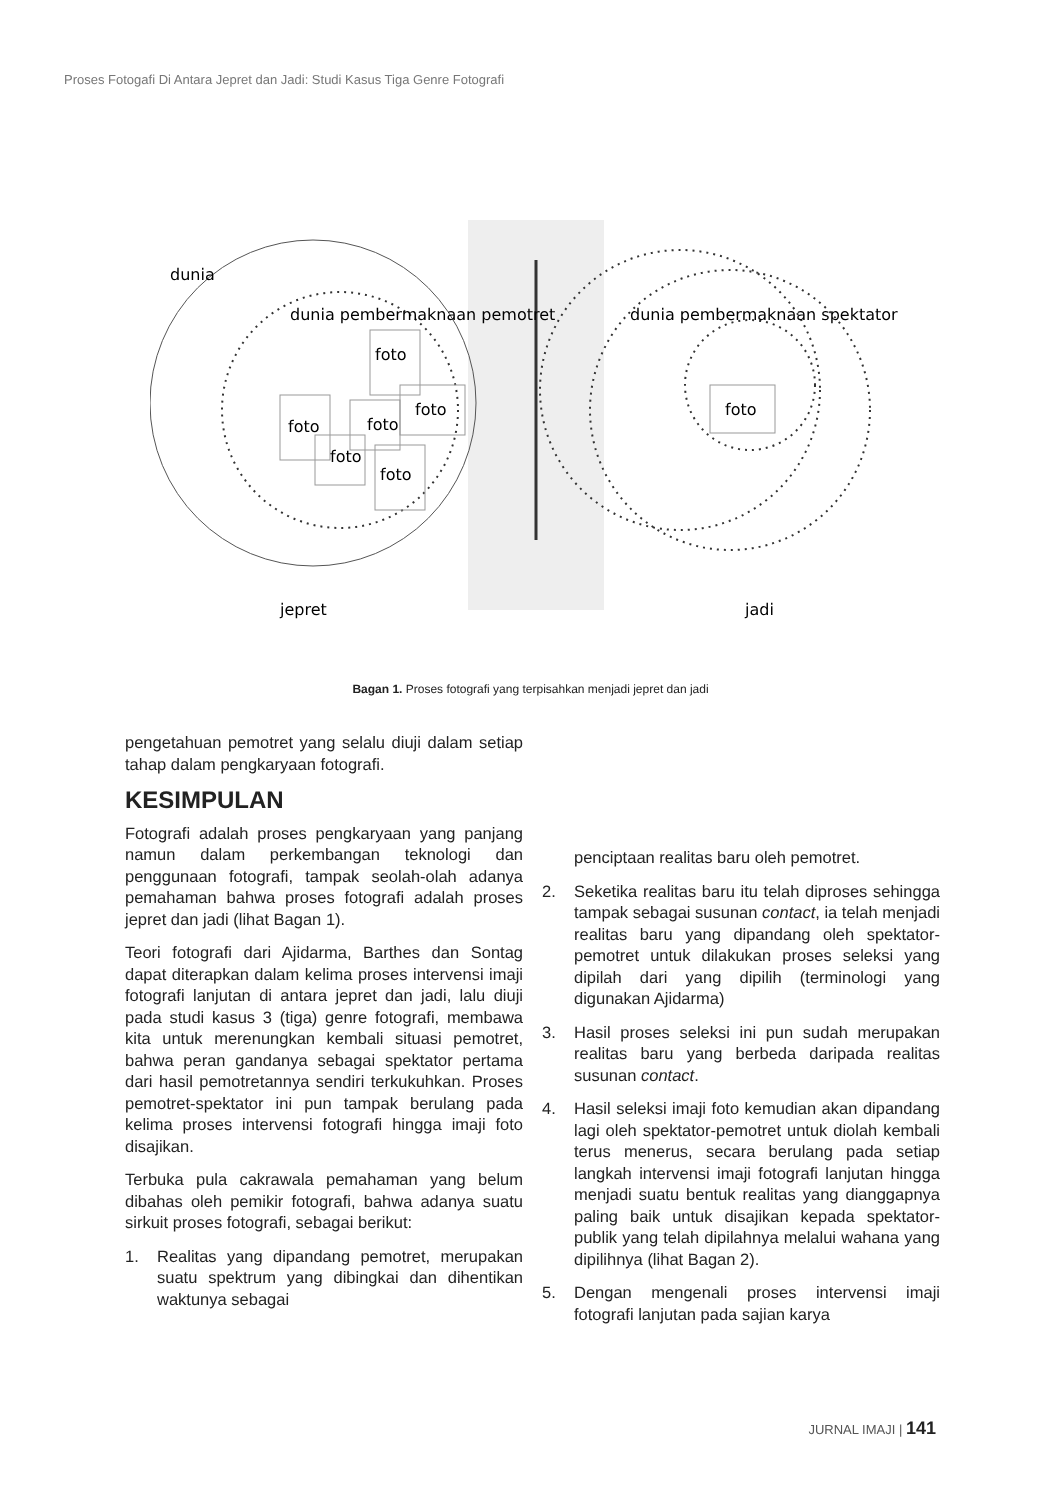Proses Fotogafi Di Antara Jepret dan Jadi: Studi Kasus Tiga Genre Fotografi
foto
foto
foto
foto
foto
foto
foto
dunia
dunia pembermaknaan pemotret
dunia pembermaknaan spektator
jepret
jadi
Bagan 1. Proses fotografi yang terpisahkan menjadi jepret dan jadi
pengetahuan pemotret yang selalu diuji dalam setiap tahap dalam pengkaryaan fotografi.
KESIMPULAN
Fotografi adalah proses pengkaryaan yang panjang namun dalam perkembangan teknologi dan penggunaan fotografi, tampak seolah-olah adanya pemahaman bahwa proses fotografi adalah proses jepret dan jadi (lihat Bagan 1).
Teori fotografi dari Ajidarma, Barthes dan Sontag dapat diterapkan dalam kelima proses intervensi imaji fotografi lanjutan di antara jepret dan jadi, lalu diuji pada studi kasus 3 (tiga) genre fotografi, membawa kita untuk merenungkan kembali situasi pemotret, bahwa peran gandanya sebagai spektator pertama dari hasil pemotretannya sendiri terkukuhkan. Proses pemotret-spektator ini pun tampak berulang pada kelima proses intervensi fotografi hingga imaji foto disajikan.
Terbuka pula cakrawala pemahaman yang belum dibahas oleh pemikir fotografi, bahwa adanya suatu sirkuit proses fotografi, sebagai berikut:
1. Realitas yang dipandang pemotret, merupakan suatu spektrum yang dibingkai dan dihentikan waktunya sebagai
penciptaan realitas baru oleh pemotret.
2. Seketika realitas baru itu telah diproses sehingga tampak sebagai susunan contact, ia telah menjadi realitas baru yang dipandang oleh spektator-pemotret untuk dilakukan proses seleksi yang dipilah dari yang dipilih (terminologi yang digunakan Ajidarma)
3. Hasil proses seleksi ini pun sudah merupakan realitas baru yang berbeda daripada realitas susunan contact.
4. Hasil seleksi imaji foto kemudian akan dipandang lagi oleh spektator-pemotret untuk diolah kembali terus menerus, secara berulang pada setiap langkah intervensi imaji fotografi lanjutan hingga menjadi suatu bentuk realitas yang dianggapnya paling baik untuk disajikan kepada spektator-publik yang telah dipilahnya melalui wahana yang dipilihnya (lihat Bagan 2).
5. Dengan mengenali proses intervensi imaji fotografi lanjutan pada sajian karya
JURNAL IMAJI | 141